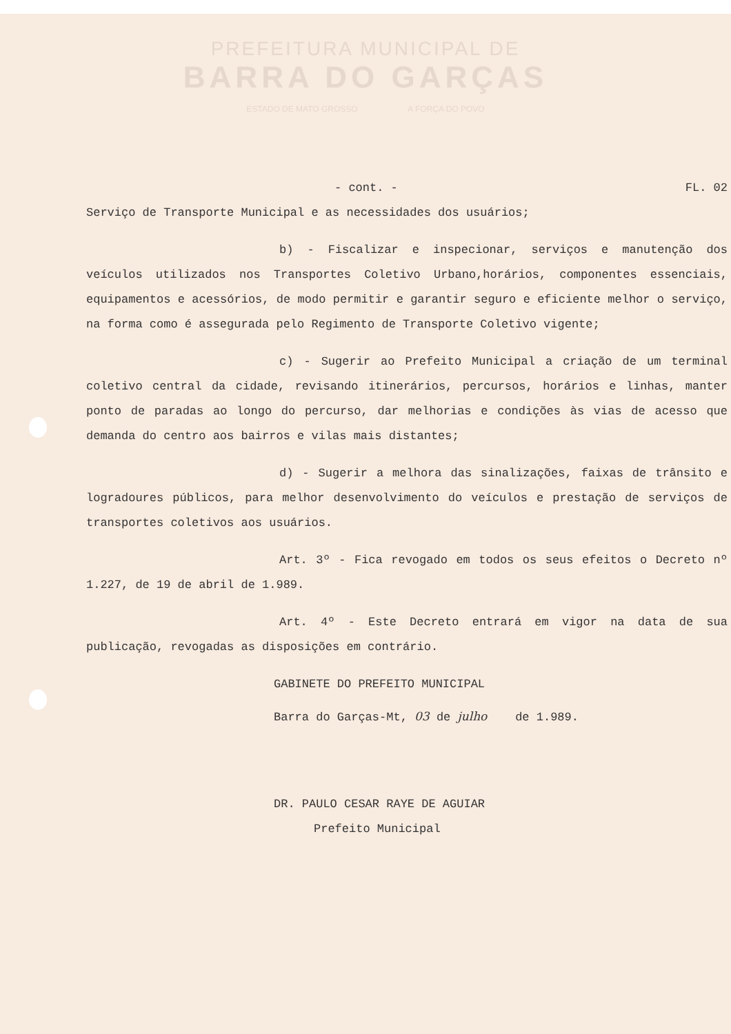PREFEITURA MUNICIPAL DE
BARRA DO GARÇAS
ESTADO DE MATO GROSSO A FORÇA DO POVO
- cont. - FL. 02
Serviço de Transporte Municipal e as necessidades dos usuários;
b) - Fiscalizar e inspecionar, serviços e manutenção dos veículos utilizados nos Transportes Coletivo Urbano,horários, componentes essenciais, equipamentos e acessórios, de modo permitir e garantir seguro e eficiente melhor o serviço, na forma como é assegurada pelo Regimento de Transporte Coletivo vigente;
c) - Sugerir ao Prefeito Municipal a criação de um terminal coletivo central da cidade, revisando itinerários, percursos, horários e linhas, manter ponto de paradas ao longo do percurso, dar melhorias e condições às vias de acesso que demanda do centro aos bairros e vilas mais distantes;
d) - Sugerir a melhora das sinalizações, faixas de trânsito e logradoures públicos, para melhor desenvolvimento do veículos e prestação de serviços de transportes coletivos aos usuários.
Art. 3º - Fica revogado em todos os seus efeitos o Decreto nº 1.227, de 19 de abril de 1.989.
Art. 4º - Este Decreto entrará em vigor na data de sua publicação, revogadas as disposições em contrário.
GABINETE DO PREFEITO MUNICIPAL
Barra do Garças-Mt, 03 de julho de 1.989.
DR. PAULO CESAR RAYE DE AGUIAR
Prefeito Municipal